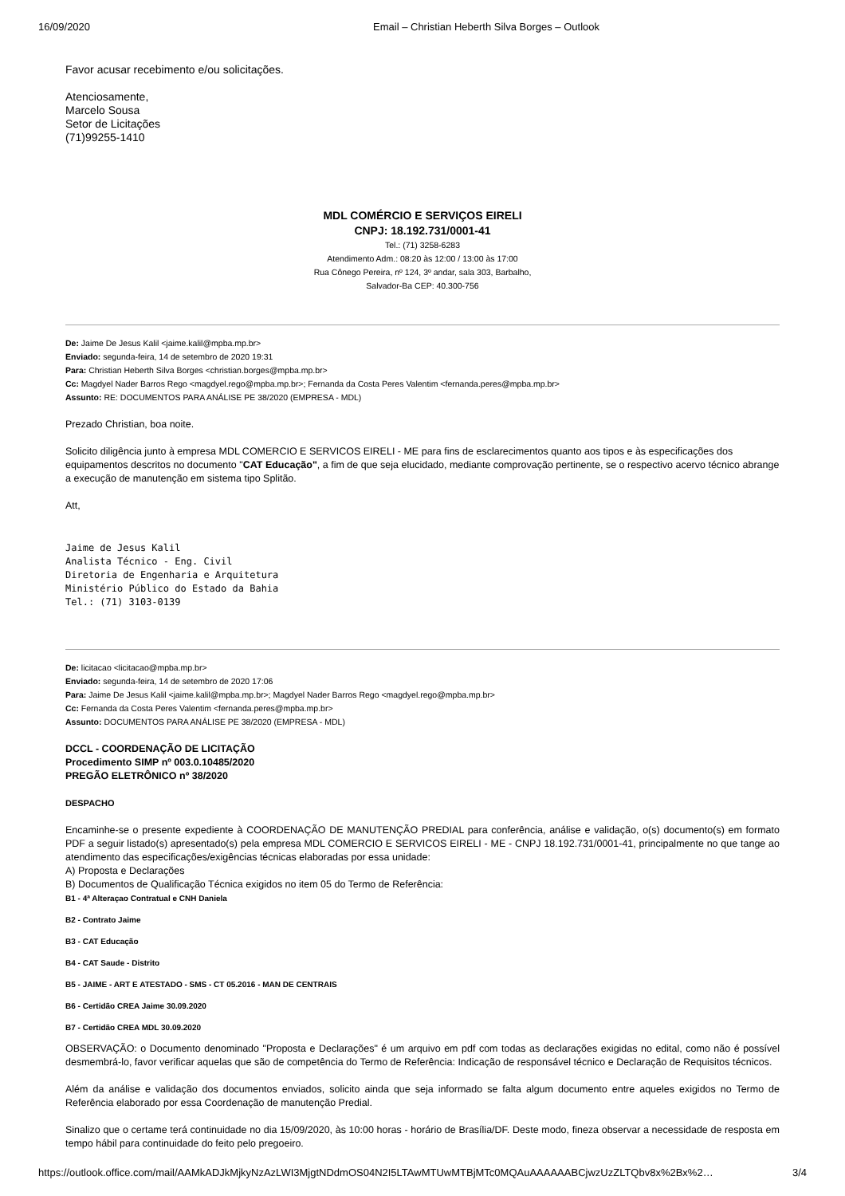16/09/2020 Email – Christian Heberth Silva Borges – Outlook
Favor acusar recebimento e/ou solicitações.
Atenciosamente,
Marcelo Sousa
Setor de Licitações
(71)99255-1410
MDL COMÉRCIO E SERVIÇOS EIRELI
CNPJ: 18.192.731/0001-41
Tel.: (71) 3258-6283
Atendimento Adm.: 08:20 às 12:00 / 13:00 às 17:00
Rua Cônego Pereira, nº 124, 3º andar, sala 303, Barbalho,
Salvador-Ba CEP: 40.300-756
De: Jaime De Jesus Kalil <jaime.kalil@mpba.mp.br>
Enviado: segunda-feira, 14 de setembro de 2020 19:31
Para: Christian Heberth Silva Borges <christian.borges@mpba.mp.br>
Cc: Magdyel Nader Barros Rego <magdyel.rego@mpba.mp.br>; Fernanda da Costa Peres Valentim <fernanda.peres@mpba.mp.br>
Assunto: RE: DOCUMENTOS PARA ANÁLISE PE 38/2020 (EMPRESA - MDL)
Prezado Christian, boa noite.
Solicito diligência junto à empresa MDL COMERCIO E SERVICOS EIRELI - ME para fins de esclarecimentos quanto aos tipos e às especificações dos equipamentos descritos no documento "CAT Educação", a fim de que seja elucidado, mediante comprovação pertinente, se o respectivo acervo técnico abrange a execução de manutenção em sistema tipo Splitão.
Att,
Jaime de Jesus Kalil
Analista Técnico - Eng. Civil
Diretoria de Engenharia e Arquitetura
Ministério Público do Estado da Bahia
Tel.: (71) 3103-0139
De: licitacao <licitacao@mpba.mp.br>
Enviado: segunda-feira, 14 de setembro de 2020 17:06
Para: Jaime De Jesus Kalil <jaime.kalil@mpba.mp.br>; Magdyel Nader Barros Rego <magdyel.rego@mpba.mp.br>
Cc: Fernanda da Costa Peres Valentim <fernanda.peres@mpba.mp.br>
Assunto: DOCUMENTOS PARA ANÁLISE PE 38/2020 (EMPRESA - MDL)
DCCL - COORDENAÇÃO DE LICITAÇÃO
Procedimento SIMP nº 003.0.10485/2020
PREGÃO ELETRÔNICO nº 38/2020
DESPACHO
Encaminhe-se o presente expediente à COORDENAÇÃO DE MANUTENÇÃO PREDIAL para conferência, análise e validação, o(s) documento(s) em formato PDF a seguir listado(s) apresentado(s) pela empresa MDL COMERCIO E SERVICOS EIRELI - ME - CNPJ 18.192.731/0001-41, principalmente no que tange ao atendimento das especificações/exigências técnicas elaboradas por essa unidade:
A) Proposta e Declarações
B) Documentos de Qualificação Técnica exigidos no item 05 do Termo de Referência:
B1 - 4ª Alteraçao Contratual e CNH Daniela
B2 - Contrato Jaime
B3 - CAT Educação
B4 - CAT Saude - Distrito
B5 - JAIME - ART E ATESTADO - SMS - CT 05.2016 - MAN DE CENTRAIS
B6 - Certidão CREA Jaime 30.09.2020
B7 - Certidão CREA MDL 30.09.2020
OBSERVAÇÃO: o Documento denominado "Proposta e Declarações" é um arquivo em pdf com todas as declarações exigidas no edital, como não é possível desmembrá-lo, favor verificar aquelas que são de competência do Termo de Referência: Indicação de responsável técnico e Declaração de Requisitos técnicos.
Além da análise e validação dos documentos enviados, solicito ainda que seja informado se falta algum documento entre aqueles exigidos no Termo de Referência elaborado por essa Coordenação de manutenção Predial.
Sinalizo que o certame terá continuidade no dia 15/09/2020, às 10:00 horas - horário de Brasília/DF. Deste modo, fineza observar a necessidade de resposta em tempo hábil para continuidade do feito pelo pregoeiro.
https://outlook.office.com/mail/AAMkADJkMjkyNzAzLWI3MjgtNDdmOS04N2I5LTAwMTUwMTBjMTc0MQAuAAAAAABCjwzUzZLTQbv8x%2Bx%2… 3/4